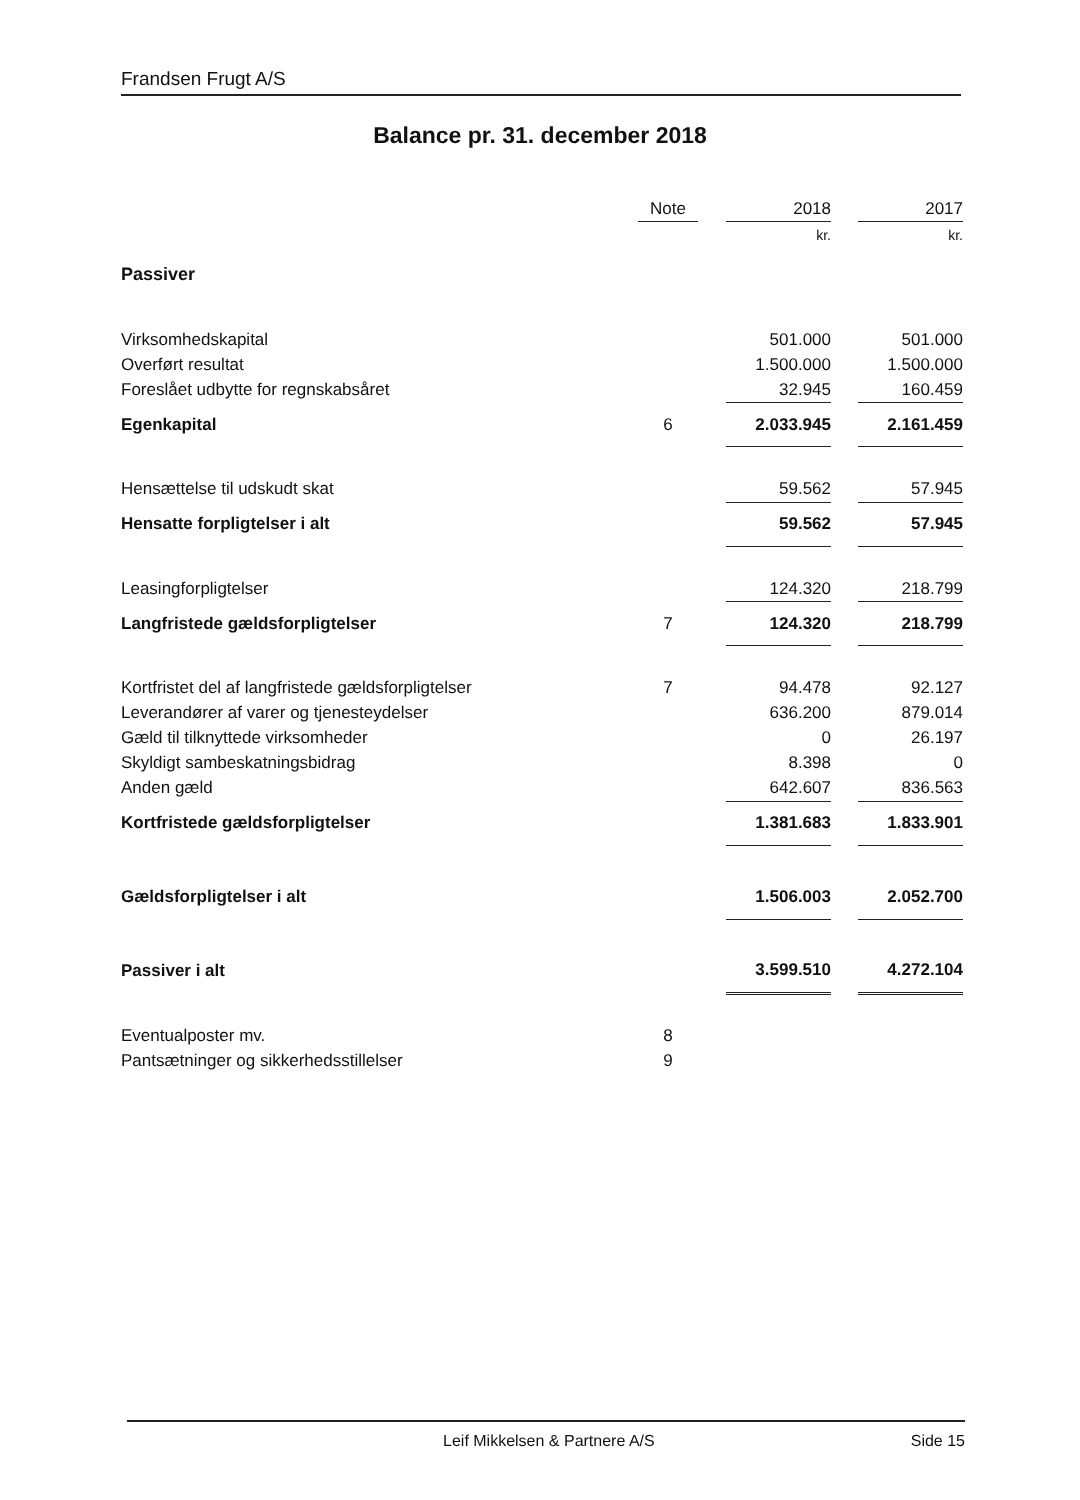Frandsen Frugt A/S
Balance pr. 31. december 2018
| | Note | | 2018 | | 2017 |
| | | | kr. | | kr. |
| Passiver | | | | | |
| Virksomhedskapital | | | 501.000 | | 501.000 |
| Overført resultat | | | 1.500.000 | | 1.500.000 |
| Foreslået udbytte for regnskabsåret | | | 32.945 | | 160.459 |
| Egenkapital | 6 | | 2.033.945 | | 2.161.459 |
| Hensættelse til udskudt skat | | | 59.562 | | 57.945 |
| Hensatte forpligtelser i alt | | | 59.562 | | 57.945 |
| Leasingforpligtelser | | | 124.320 | | 218.799 |
| Langfristede gældsforpligtelser | 7 | | 124.320 | | 218.799 |
| Kortfristet del af langfristede gældsforpligtelser | 7 | | 94.478 | | 92.127 |
| Leverandører af varer og tjenesteydelser | | | 636.200 | | 879.014 |
| Gæld til tilknyttede virksomheder | | | 0 | | 26.197 |
| Skyldigt sambeskatningsbidrag | | | 8.398 | | 0 |
| Anden gæld | | | 642.607 | | 836.563 |
| Kortfristede gældsforpligtelser | | | 1.381.683 | | 1.833.901 |
| Gældsforpligtelser i alt | | | 1.506.003 | | 2.052.700 |
| Passiver i alt | | | 3.599.510 | | 4.272.104 |
| Eventualposter mv. | 8 | | | | |
| Pantsætninger og sikkerhedsstillelser | 9 | | | | |
Leif Mikkelsen & Partnere A/S Side 15